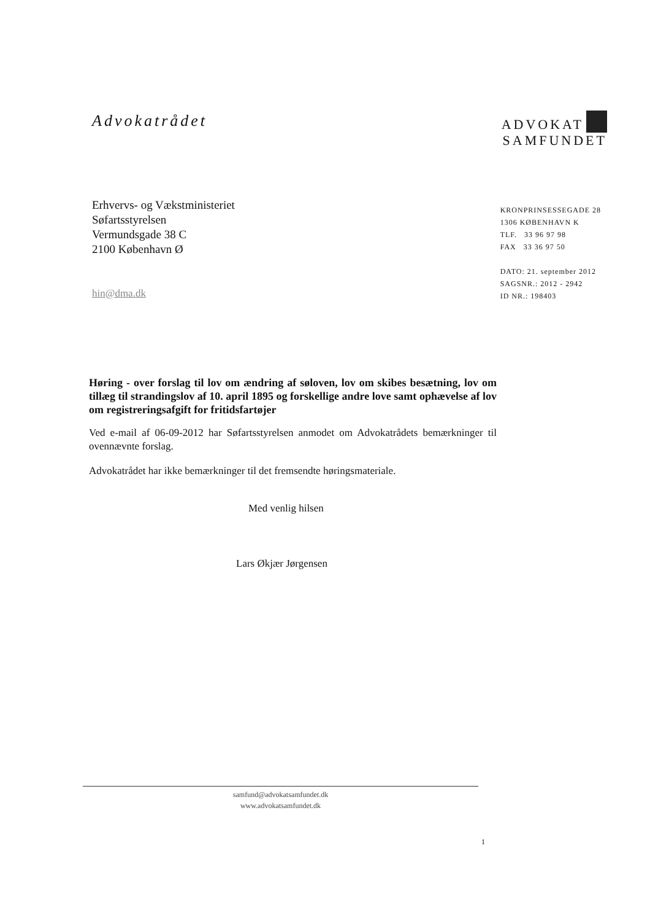Advokatrådet
ADVOKAT
SAMFUNDET
Erhvervs- og Vækstministeriet
Søfartsstyrelsen
Vermundsgade 38 C
2100 København Ø
hin@dma.dk
KRONPRINSESSEGADE 28
1306 KØBENHAVN K
TLF. 33 96 97 98
FAX 33 36 97 50
DATO: 21. september 2012
SAGSNR.: 2012 - 2942
ID NR.: 198403
Høring - over forslag til lov om ændring af søloven, lov om skibes besætning, lov om tillæg til strandingslov af 10. april 1895 og forskellige andre love samt ophævelse af lov om registreringsafgift for fritidsfartøjer
Ved e-mail af 06-09-2012 har Søfartsstyrelsen anmodet om Advokatrådets bemærkninger til ovennævnte forslag.
Advokatrådet har ikke bemærkninger til det fremsendte høringsmateriale.
Med venlig hilsen
Lars Økjær Jørgensen
samfund@advokatsamfundet.dk
www.advokatsamfundet.dk
1